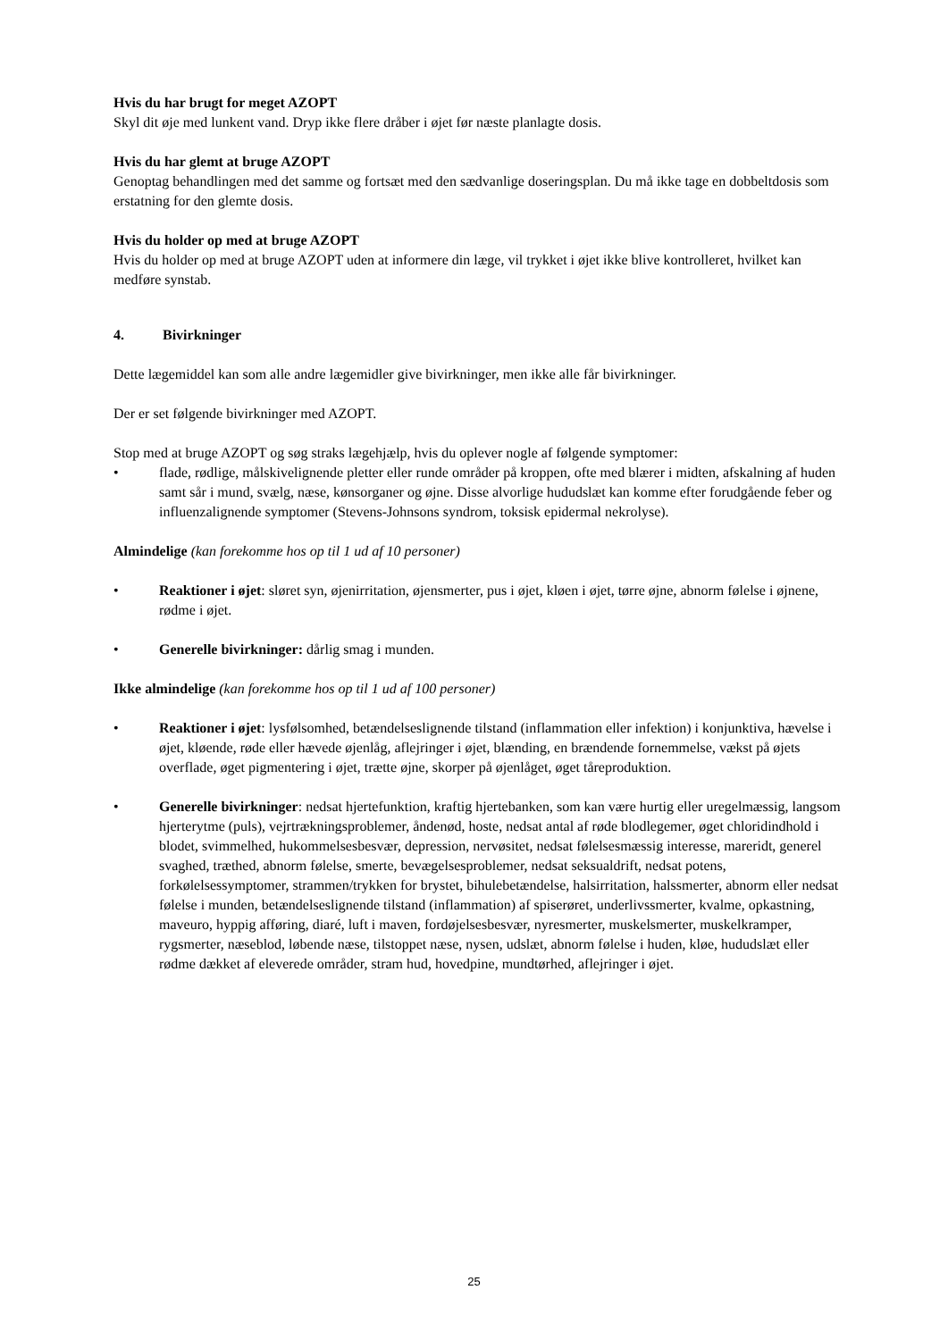Hvis du har brugt for meget AZOPT
Skyl dit øje med lunkent vand. Dryp ikke flere dråber i øjet før næste planlagte dosis.
Hvis du har glemt at bruge AZOPT
Genoptag behandlingen med det samme og fortsæt med den sædvanlige doseringsplan. Du må ikke tage en dobbeltdosis som erstatning for den glemte dosis.
Hvis du holder op med at bruge AZOPT
Hvis du holder op med at bruge AZOPT uden at informere din læge, vil trykket i øjet ikke blive kontrolleret, hvilket kan medføre synstab.
4. Bivirkninger
Dette lægemiddel kan som alle andre lægemidler give bivirkninger, men ikke alle får bivirkninger.
Der er set følgende bivirkninger med AZOPT.
Stop med at bruge AZOPT og søg straks lægehjælp, hvis du oplever nogle af følgende symptomer:
• flade, rødlige, målskivelignende pletter eller runde områder på kroppen, ofte med blærer i midten, afskalning af huden samt sår i mund, svælg, næse, kønsorganer og øjne. Disse alvorlige hududslæt kan komme efter forudgående feber og influenzalignende symptomer (Stevens-Johnsons syndrom, toksisk epidermal nekrolyse).
Almindelige (kan forekomme hos op til 1 ud af 10 personer)
• Reaktioner i øjet: sløret syn, øjenirritation, øjensmerter, pus i øjet, kløen i øjet, tørre øjne, abnorm følelse i øjnene, rødme i øjet.
• Generelle bivirkninger: dårlig smag i munden.
Ikke almindelige (kan forekomme hos op til 1 ud af 100 personer)
• Reaktioner i øjet: lysfølsomhed, betændelseslignende tilstand (inflammation eller infektion) i konjunktiva, hævelse i øjet, kløende, røde eller hævede øjenlåg, aflejringer i øjet, blænding, en brændende fornemmelse, vækst på øjets overflade, øget pigmentering i øjet, trætte øjne, skorper på øjenlåget, øget tåreproduktion.
• Generelle bivirkninger: nedsat hjertefunktion, kraftig hjertebanken, som kan være hurtig eller uregelmæssig, langsom hjerterytme (puls), vejrtrækningsproblemer, åndenød, hoste, nedsat antal af røde blodlegemer, øget chloridindhold i blodet, svimmelhed, hukommelsesbesvær, depression, nervøsitet, nedsat følelsesmæssig interesse, mareridt, generel svaghed, træthed, abnorm følelse, smerte, bevægelsesproblemer, nedsat seksualdrift, nedsat potens, forkølelsessymptomer, strammen/trykken for brystet, bihulebetændelse, halsirritation, halssmerter, abnorm eller nedsat følelse i munden, betændelseslignende tilstand (inflammation) af spiserøret, underlivssmerter, kvalme, opkastning, maveuro, hyppig afføring, diaré, luft i maven, fordøjelsesbesvær, nyresmerter, muskelsmerter, muskelkramper, rygsmerter, næseblod, løbende næse, tilstoppet næse, nysen, udslæt, abnorm følelse i huden, kløe, hududslæt eller rødme dækket af eleverede områder, stram hud, hovedpine, mundtørhed, aflejringer i øjet.
25